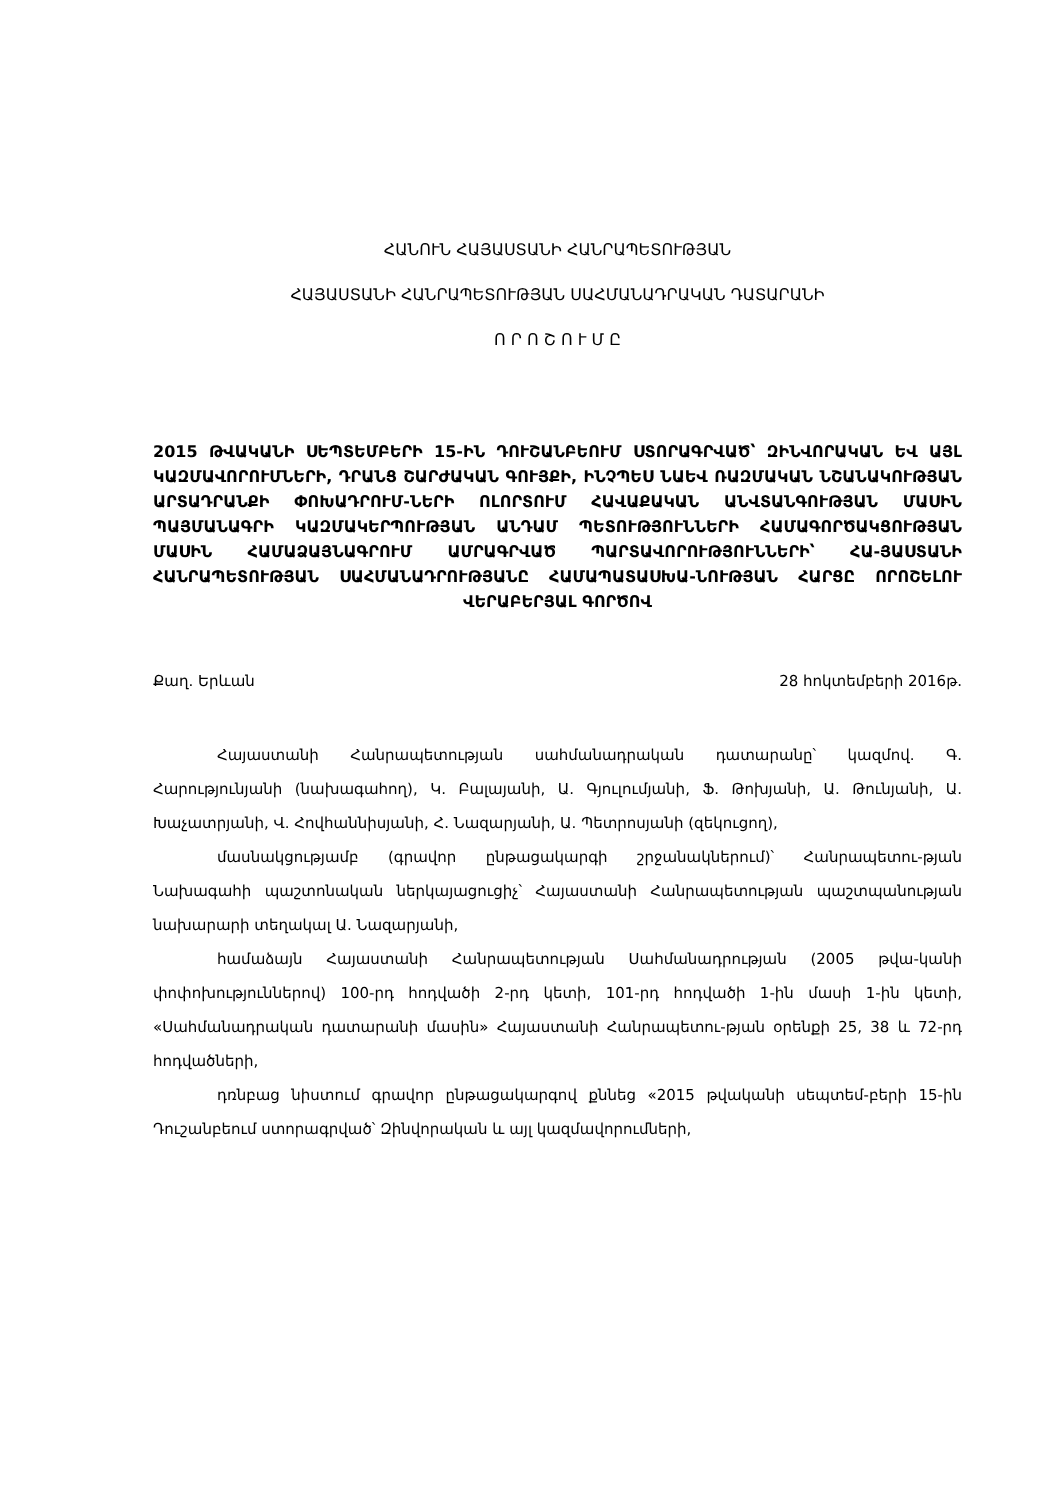ՀԱՆՈՒՆ ՀԱՅԱՍՏԱՆԻ ՀԱՆՐԱՊԵՏՈՒԹՅԱՆ
ՀԱՅԱՍՏԱՆԻ ՀԱՆՐԱՊԵՏՈՒԹՅԱՆ ՍԱՀՄԱՆԱԴՐԱԿԱՆ ԴԱՏԱՐԱՆԻ
Ո Ր Ո Շ Ո Ւ Մ Ը
2015 ԹՎԱԿԱՆԻ ՍԵՊՏԵՄԲԵՐԻ 15-ԻՆ ԴՈՒՇԱՆԲԵՈՒՄ ՍՏՈՐԱԳՐՎԱԾ՝ ԶԻՆՎՈՐԱԿԱՆ ԵՎ ԱՅԼ ԿԱԶՄԱՎՈՐՈՒՄՆԵՐԻ, ԴՐԱՆՑ ՇԱՐԺԱԿԱՆ ԳՈՒՅՔԻ, ԻՆՉՊԵՍ ՆԱԵՎ ՌԱԶՄԱԿԱՆ ՆՇԱՆԱԿՈՒԹՅԱՆ ԱՐՏԱԴՐԱՆՔԻ ՓՈԽԱԴՐՈՒՄ-ՆԵՐԻ ՈԼՈՐՏՈՒՄ ՀԱՎԱՔԱԿԱՆ ԱՆՎՏԱՆԳՈՒԹՅԱՆ ՄԱՍԻՆ ՊԱՅՄԱՆԱԳՐԻ ԿԱԶՄԱԿԵՐՊՈՒԹՅԱՆ ԱՆԴԱՄ ՊԵՏՈՒԹՅՈՒՆՆԵՐԻ ՀԱՄԱԳՈՐԾԱԿՑՈՒԹՅԱՆ ՄԱՍԻՆ ՀԱՄԱՁԱՅՆԱԳՐՈՒՄ ԱՄՐԱԳՐՎԱԾ ՊԱՐՏԱՎՈՐՈՒԹՅՈՒՆՆԵՐԻ՝ ՀԱ-ՅԱՍՏԱՆԻ ՀԱՆՐԱՊԵՏՈՒԹՅԱՆ ՍԱՀՄԱՆԱԴՐՈՒԹՅԱՆԸ ՀԱՄԱՊԱՏԱՍԽԱ-ՆՈՒԹՅԱՆ ՀԱՐՑԸ ՈՐՈՇԵԼՈՒ ՎԵՐԱԲԵՐՅԱԼ ԳՈՐԾՈՎ
Քաղ. Երևան 28 հոկտեմբերի 2016թ.
Հայաստանի Հանրապետության սահմանադրական դատարանը՝ կազմով. Գ. Հարությունյանի (նախագահող), Կ. Բալայանի, Ա. Գյուլումյանի, Ֆ. Թոխյանի, Ա. Թունյանի, Ա. Խաչատրյանի, Վ. Հովհաննիսյանի, Հ. Նազարյանի, Ա. Պետրոսյանի (զեկուցող),
մասնակցությամբ (գրավոր ընթացակարգի շրջանակներում)՝ Հանրապետու-թյան Նախագահի պաշտոնական ներկայացուցիչ՝ Հայաստանի Հանրապետության պաշտպանության նախարարի տեղակալ Ա. Նազարյանի,
համաձայն Հայաստանի Հանրապետության Սահմանադրության (2005 թվա-կանի փոփոխություններով) 100-րդ հոդվածի 2-րդ կետի, 101-րդ հոդվածի 1-ին մասի 1-ին կետի, «Սահմանադրական դատարանի մասին» Հայաստանի Հանրապետու-թյան օրենքի 25, 38 և 72-րդ հոդվածների,
դռնբաց նիստում գրավոր ընթացակարգով քննեց «2015 թվականի սեպտեմ-բերի 15-ին Դուշանբեում ստորագրված՝ Զինվորական և այլ կազմավորումների,